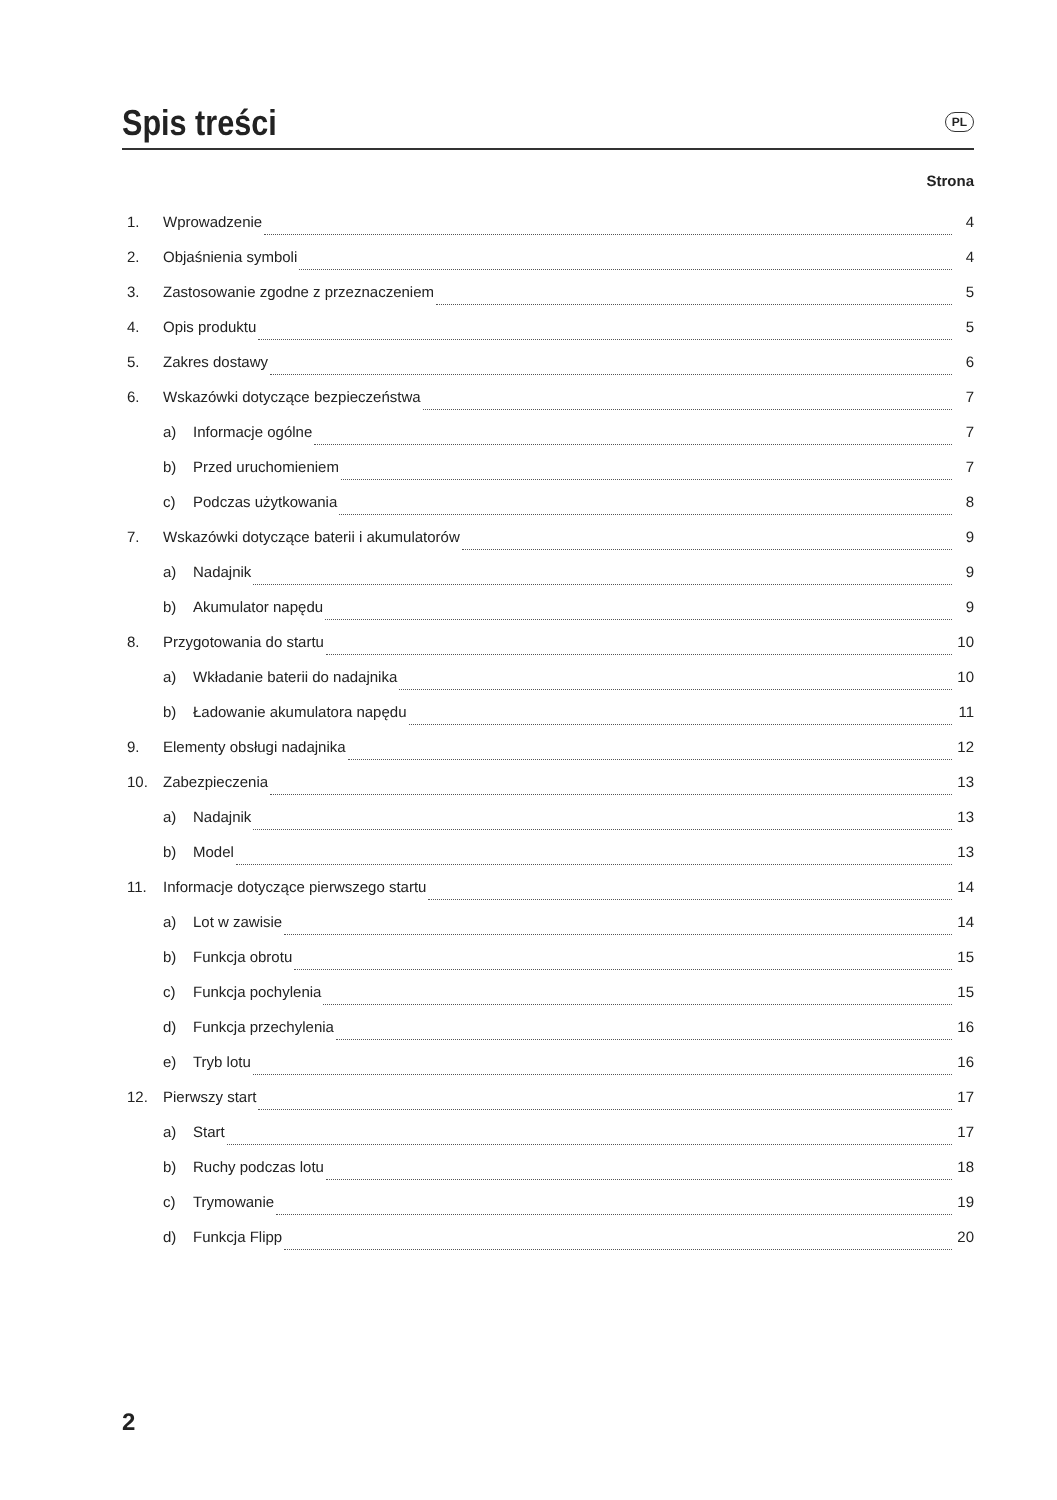Spis treści
PL
Strona
1. Wprowadzenie 4
2. Objaśnienia symboli 4
3. Zastosowanie zgodne z przeznaczeniem 5
4. Opis produktu 5
5. Zakres dostawy 6
6. Wskazówki dotyczące bezpieczeństwa 7
a) Informacje ogólne 7
b) Przed uruchomieniem 7
c) Podczas użytkowania 8
7. Wskazówki dotyczące baterii i akumulatorów 9
a) Nadajnik 9
b) Akumulator napędu 9
8. Przygotowania do startu 10
a) Wkładanie baterii do nadajnika 10
b) Ładowanie akumulatora napędu 11
9. Elementy obsługi nadajnika 12
10. Zabezpieczenia 13
a) Nadajnik 13
b) Model 13
11. Informacje dotyczące pierwszego startu 14
a) Lot w zawisie 14
b) Funkcja obrotu 15
c) Funkcja pochylenia 15
d) Funkcja przechylenia 16
e) Tryb lotu 16
12. Pierwszy start 17
a) Start 17
b) Ruchy podczas lotu 18
c) Trymowanie 19
d) Funkcja Flipp 20
2